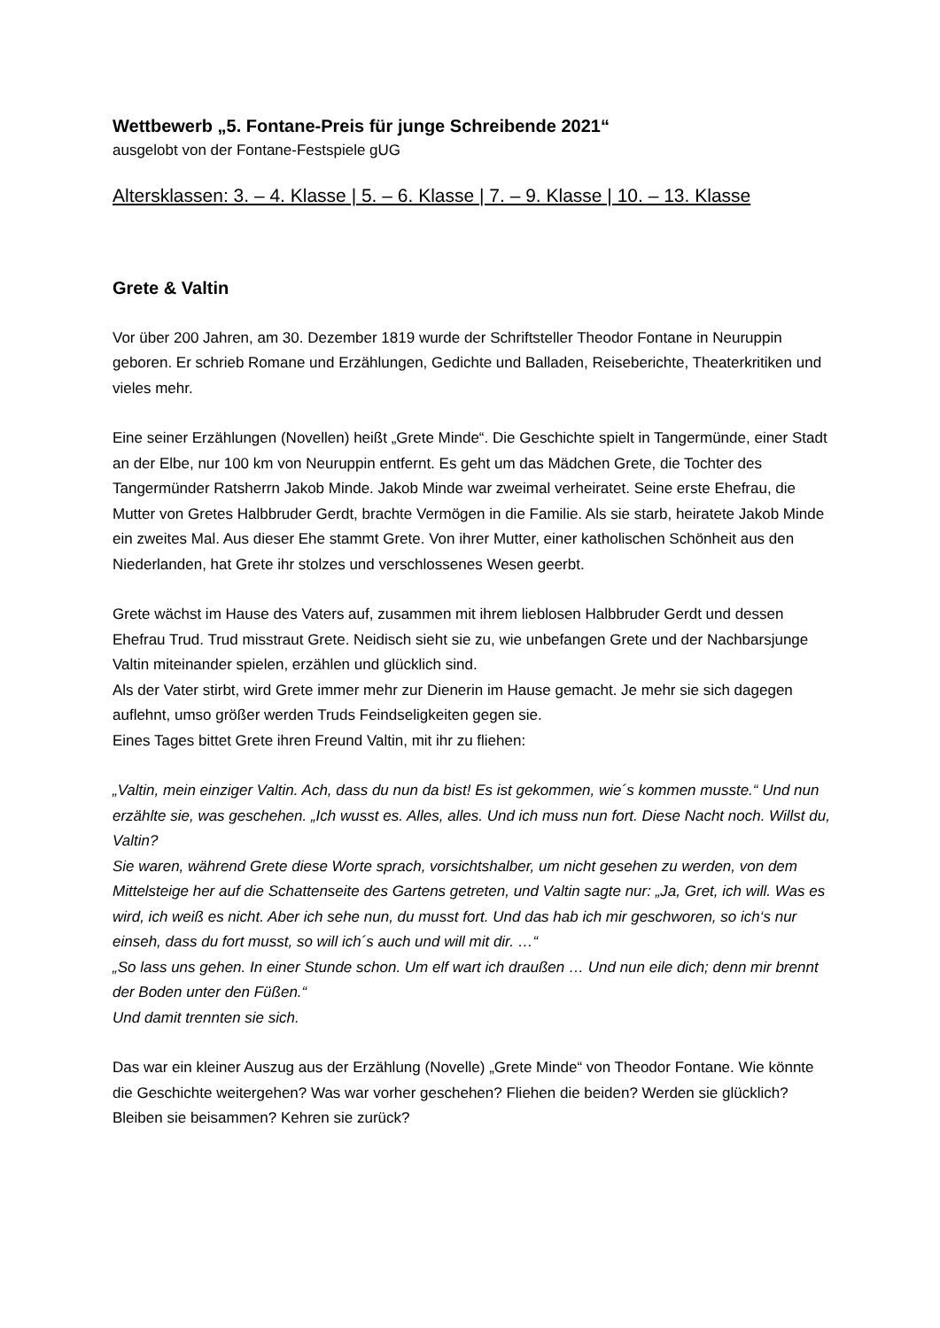Wettbewerb „5. Fontane-Preis für junge Schreibende 2021“
ausgelobt von der Fontane-Festspiele gUG
Altersklassen: 3. – 4. Klasse | 5. – 6. Klasse | 7. – 9. Klasse | 10. – 13. Klasse
Grete & Valtin
Vor über 200 Jahren, am 30. Dezember 1819 wurde der Schriftsteller Theodor Fontane in Neuruppin geboren. Er schrieb Romane und Erzählungen, Gedichte und Balladen, Reiseberichte, Theaterkritiken und vieles mehr.
Eine seiner Erzählungen (Novellen) heißt „Grete Minde“. Die Geschichte spielt in Tangermünde, einer Stadt an der Elbe, nur 100 km von Neuruppin entfernt. Es geht um das Mädchen Grete, die Tochter des Tangermünder Ratsherrn Jakob Minde. Jakob Minde war zweimal verheiratet. Seine erste Ehefrau, die Mutter von Gretes Halbbruder Gerdt, brachte Vermögen in die Familie. Als sie starb, heiratete Jakob Minde ein zweites Mal. Aus dieser Ehe stammt Grete. Von ihrer Mutter, einer katholischen Schönheit aus den Niederlanden, hat Grete ihr stolzes und verschlossenes Wesen geerbt.
Grete wächst im Hause des Vaters auf, zusammen mit ihrem lieblosen Halbbruder Gerdt und dessen Ehefrau Trud. Trud misstraut Grete. Neidisch sieht sie zu, wie unbefangen Grete und der Nachbarsjunge Valtin miteinander spielen, erzählen und glücklich sind.
Als der Vater stirbt, wird Grete immer mehr zur Dienerin im Hause gemacht. Je mehr sie sich dagegen auflehnt, umso größer werden Truds Feindseligkeiten gegen sie.
Eines Tages bittet Grete ihren Freund Valtin, mit ihr zu fliehen:
„Valtin, mein einziger Valtin. Ach, dass du nun da bist! Es ist gekommen, wie´s kommen musste.“ Und nun erzählte sie, was geschehen. „Ich wusst es. Alles, alles. Und ich muss nun fort. Diese Nacht noch. Willst du, Valtin?
Sie waren, während Grete diese Worte sprach, vorsichtshalber, um nicht gesehen zu werden, von dem Mittelsteige her auf die Schattenseite des Gartens getreten, und Valtin sagte nur: „Ja, Gret, ich will. Was es wird, ich weiß es nicht. Aber ich sehe nun, du musst fort. Und das hab ich mir geschworen, so ich‘s nur einseh, dass du fort musst, so will ich´s auch und will mit dir. …“
„So lass uns gehen. In einer Stunde schon. Um elf wart ich draußen … Und nun eile dich; denn mir brennt der Boden unter den Füßen.“
Und damit trennten sie sich.
Das war ein kleiner Auszug aus der Erzählung (Novelle) „Grete Minde“ von Theodor Fontane. Wie könnte die Geschichte weitergehen? Was war vorher geschehen? Fliehen die beiden? Werden sie glücklich? Bleiben sie beisammen? Kehren sie zurück?